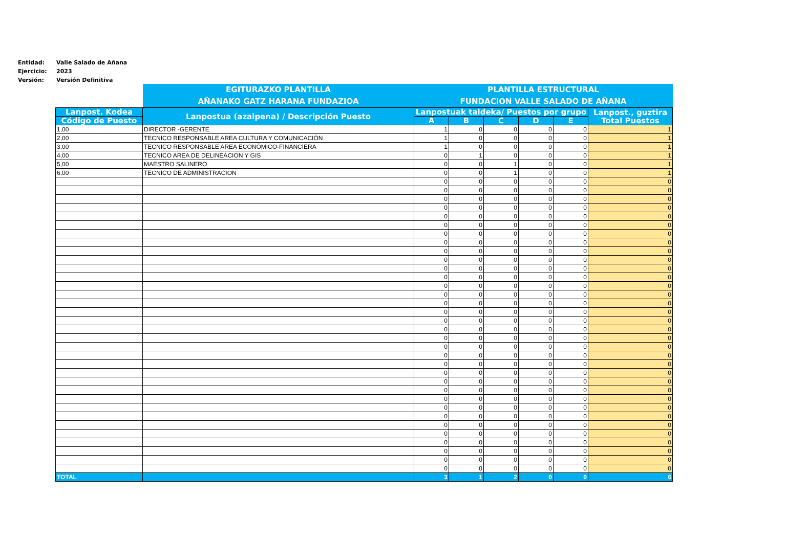Entidad: Valle Salado de Añana
Ejercicio: 2023
Versión: Versión Definitiva
| | EGITURAZKO PLANTILLA AÑANAKO GATZ HARANA FUNDAZIOA | PLANTILLA ESTRUCTURAL FUNDACION VALLE SALADO DE AÑANA | | | | | |
| Lanpost. Kodea | Lanpostua (azalpena) / Descripción Puesto | Lanpostuak taldeka/ Puestos por grupo | | | | | Lanpost., guztira Total Puestos |
| Código de Puesto | | A | B | C | D | E | |
| 1,00 | DIRECTOR -GERENTE | 1 | 0 | 0 | 0 | 0 | 1 |
| 2,00 | TECNICO RESPONSABLE AREA CULTURA Y COMUNICACIÓN | 1 | 0 | 0 | 0 | 0 | 1 |
| 3,00 | TECNICO RESPONSABLE AREA ECONÓMICO-FINANCIERA | 1 | 0 | 0 | 0 | 0 | 1 |
| 4,00 | TECNICO AREA DE DELINEACION Y GIS | 0 | 1 | 0 | 0 | 0 | 1 |
| 5,00 | MAESTRO SALINERO | 0 | 0 | 1 | 0 | 0 | 1 |
| 6,00 | TECNICO DE ADMINISTRACION | 0 | 0 | 1 | 0 | 0 | 1 |
| | | 0 | 0 | 0 | 0 | 0 | 0 |
| | | 0 | 0 | 0 | 0 | 0 | 0 |
| | | 0 | 0 | 0 | 0 | 0 | 0 |
| | | 0 | 0 | 0 | 0 | 0 | 0 |
| | | 0 | 0 | 0 | 0 | 0 | 0 |
| | | 0 | 0 | 0 | 0 | 0 | 0 |
| | | 0 | 0 | 0 | 0 | 0 | 0 |
| | | 0 | 0 | 0 | 0 | 0 | 0 |
| | | 0 | 0 | 0 | 0 | 0 | 0 |
| | | 0 | 0 | 0 | 0 | 0 | 0 |
| | | 0 | 0 | 0 | 0 | 0 | 0 |
| | | 0 | 0 | 0 | 0 | 0 | 0 |
| | | 0 | 0 | 0 | 0 | 0 | 0 |
| | | 0 | 0 | 0 | 0 | 0 | 0 |
| | | 0 | 0 | 0 | 0 | 0 | 0 |
| | | 0 | 0 | 0 | 0 | 0 | 0 |
| | | 0 | 0 | 0 | 0 | 0 | 0 |
| | | 0 | 0 | 0 | 0 | 0 | 0 |
| | | 0 | 0 | 0 | 0 | 0 | 0 |
| | | 0 | 0 | 0 | 0 | 0 | 0 |
| | | 0 | 0 | 0 | 0 | 0 | 0 |
| | | 0 | 0 | 0 | 0 | 0 | 0 |
| | | 0 | 0 | 0 | 0 | 0 | 0 |
| | | 0 | 0 | 0 | 0 | 0 | 0 |
| | | 0 | 0 | 0 | 0 | 0 | 0 |
| | | 0 | 0 | 0 | 0 | 0 | 0 |
| | | 0 | 0 | 0 | 0 | 0 | 0 |
| | | 0 | 0 | 0 | 0 | 0 | 0 |
| | | 0 | 0 | 0 | 0 | 0 | 0 |
| | | 0 | 0 | 0 | 0 | 0 | 0 |
| | | 0 | 0 | 0 | 0 | 0 | 0 |
| | | 0 | 0 | 0 | 0 | 0 | 0 |
| | | 0 | 0 | 0 | 0 | 0 | 0 |
| | | 0 | 0 | 0 | 0 | 0 | 0 |
| TOTAL | | 3 | 1 | 2 | 0 | 0 | 6 |